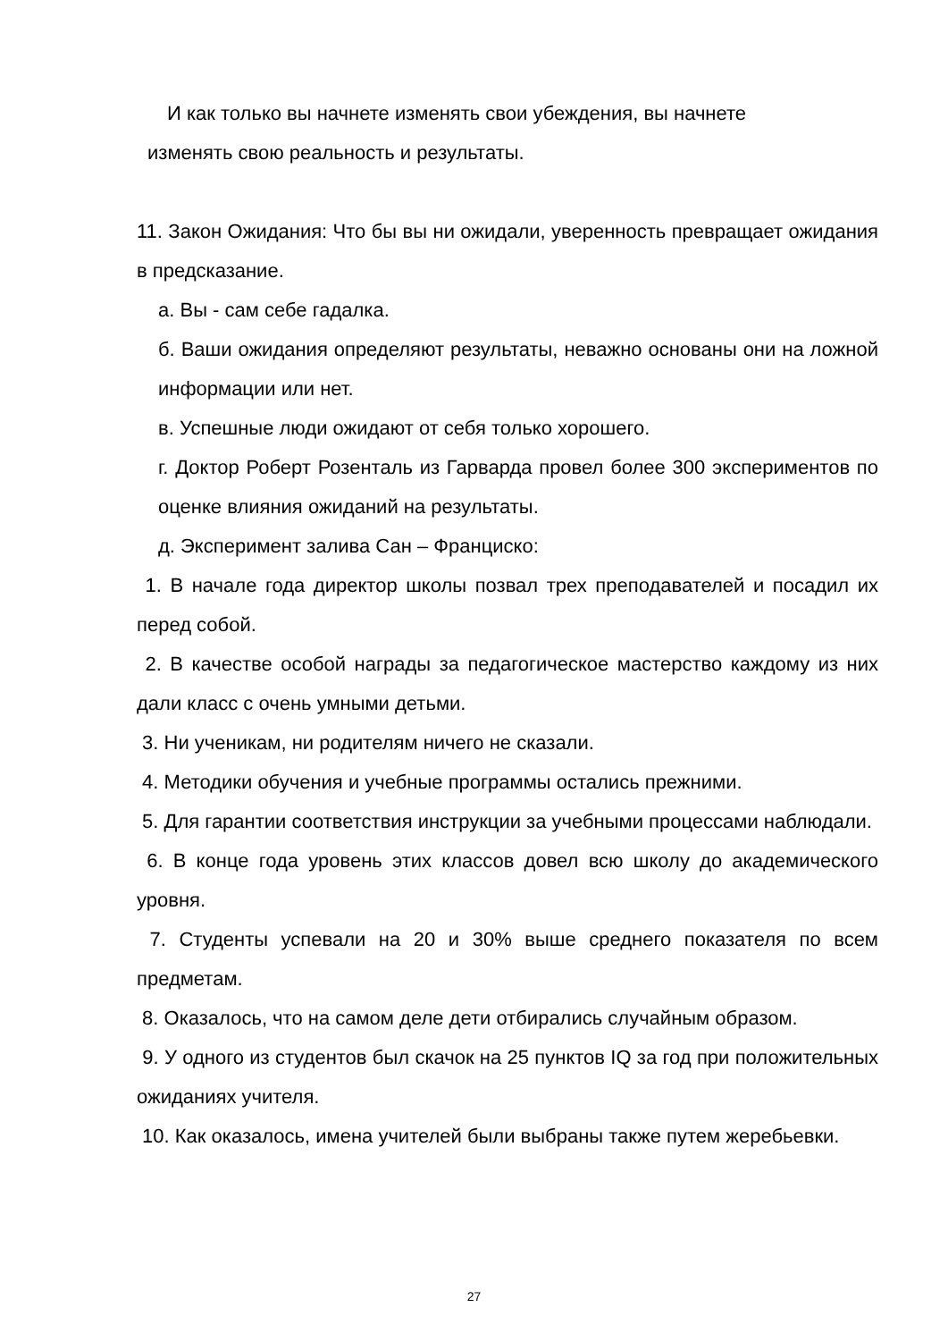И как только вы начнете изменять свои убеждения, вы начнете
изменять свою реальность и результаты.
11. Закон Ожидания: Что бы вы ни ожидали, уверенность превращает ожидания в предсказание.
а. Вы - сам себе гадалка.
б. Ваши ожидания определяют результаты, неважно основаны они на ложной информации или нет.
в. Успешные люди ожидают от себя только хорошего.
г. Доктор Роберт Розенталь из Гарварда провел более 300 экспериментов по оценке влияния ожиданий на результаты.
д. Эксперимент залива Сан – Франциско:
1. В начале года директор школы позвал трех преподавателей и посадил их перед собой.
2. В качестве особой награды за педагогическое мастерство каждому из них дали класс с очень умными детьми.
3. Ни ученикам, ни родителям ничего не сказали.
4. Методики обучения и учебные программы остались прежними.
5. Для гарантии соответствия инструкции за учебными процессами наблюдали.
6. В конце года уровень этих классов довел всю школу до академического уровня.
7. Студенты успевали на 20 и 30% выше среднего показателя по всем предметам.
8. Оказалось, что на самом деле дети отбирались случайным образом.
9. У одного из студентов был скачок на 25 пунктов IQ за год при положительных ожиданиях учителя.
10. Как оказалось, имена учителей были выбраны также путем жеребьевки.
27